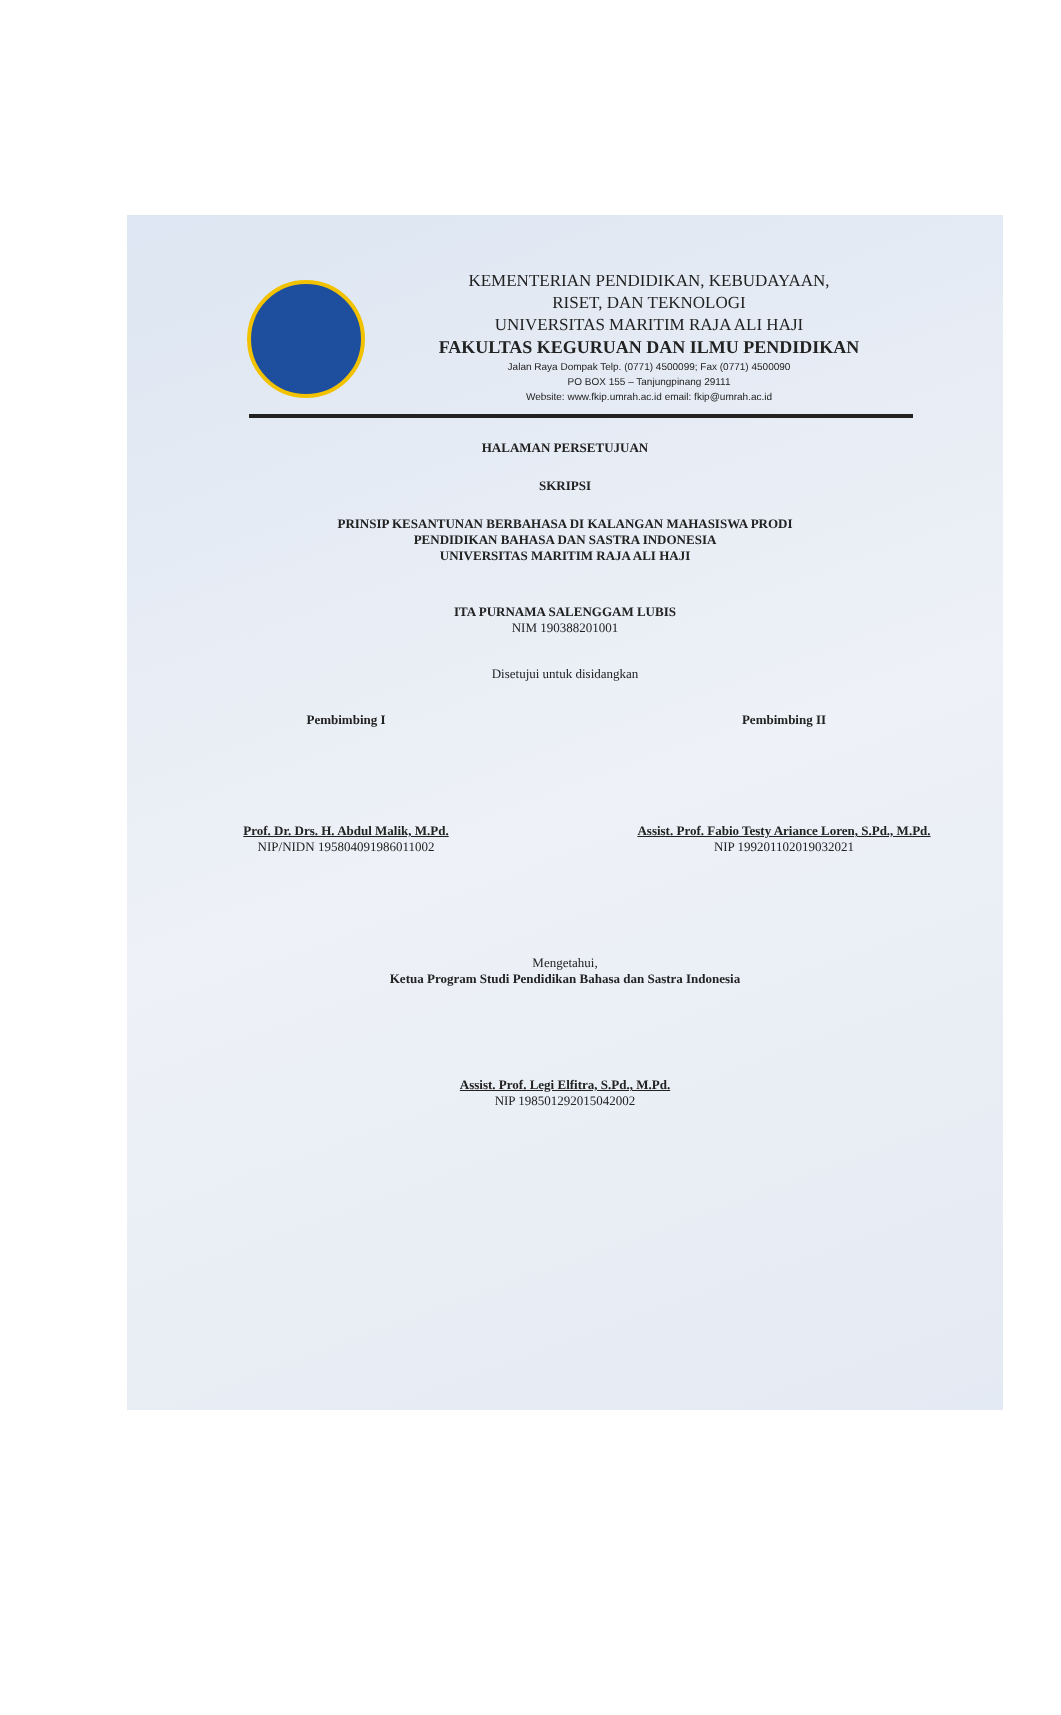KEMENTERIAN PENDIDIKAN, KEBUDAYAAN,
RISET, DAN TEKNOLOGI
UNIVERSITAS MARITIM RAJA ALI HAJI
FAKULTAS KEGURUAN DAN ILMU PENDIDIKAN
Jalan Raya Dompak Telp. (0771) 4500099; Fax (0771) 4500090
PO BOX 155 – Tanjungpinang 29111
Website: www.fkip.umrah.ac.id email: fkip@umrah.ac.id
HALAMAN PERSETUJUAN
SKRIPSI
PRINSIP KESANTUNAN BERBAHASA DI KALANGAN MAHASISWA PRODI
PENDIDIKAN BAHASA DAN SASTRA INDONESIA
UNIVERSITAS MARITIM RAJA ALI HAJI
ITA PURNAMA SALENGGAM LUBIS
NIM 190388201001
Disetujui untuk disidangkan
Pembimbing I Pembimbing II
Prof. Dr. Drs. H. Abdul Malik, M.Pd.
NIP/NIDN 195804091986011002
Assist. Prof. Fabio Testy Ariance Loren, S.Pd., M.Pd.
NIP 199201102019032021
Mengetahui,
Ketua Program Studi Pendidikan Bahasa dan Sastra Indonesia
Assist. Prof. Legi Elfitra, S.Pd., M.Pd.
NIP 198501292015042002